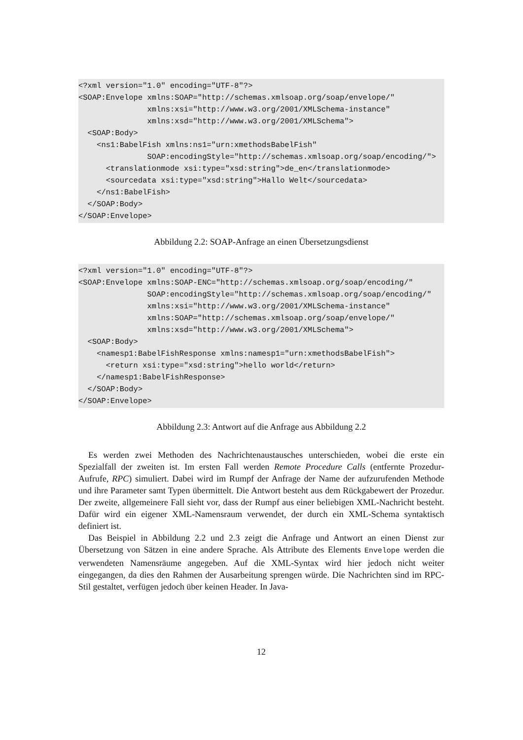<?xml version="1.0" encoding="UTF-8"?>
<SOAP:Envelope xmlns:SOAP="http://schemas.xmlsoap.org/soap/envelope/"
               xmlns:xsi="http://www.w3.org/2001/XMLSchema-instance"
               xmlns:xsd="http://www.w3.org/2001/XMLSchema">
  <SOAP:Body>
    <ns1:BabelFish xmlns:ns1="urn:xmethodsBabelFish"
               SOAP:encodingStyle="http://schemas.xmlsoap.org/soap/encoding/">
      <translationmode xsi:type="xsd:string">de_en</translationmode>
      <sourcedata xsi:type="xsd:string">Hallo Welt</sourcedata>
    </ns1:BabelFish>
  </SOAP:Body>
</SOAP:Envelope>
Abbildung 2.2: SOAP-Anfrage an einen Übersetzungsdienst
<?xml version="1.0" encoding="UTF-8"?>
<SOAP:Envelope xmlns:SOAP-ENC="http://schemas.xmlsoap.org/soap/encoding/"
               SOAP:encodingStyle="http://schemas.xmlsoap.org/soap/encoding/"
               xmlns:xsi="http://www.w3.org/2001/XMLSchema-instance"
               xmlns:SOAP="http://schemas.xmlsoap.org/soap/envelope/"
               xmlns:xsd="http://www.w3.org/2001/XMLSchema">
  <SOAP:Body>
    <namesp1:BabelFishResponse xmlns:namesp1="urn:xmethodsBabelFish">
      <return xsi:type="xsd:string">hello world</return>
    </namesp1:BabelFishResponse>
  </SOAP:Body>
</SOAP:Envelope>
Abbildung 2.3: Antwort auf die Anfrage aus Abbildung 2.2
Es werden zwei Methoden des Nachrichtenaustausches unterschieden, wobei die erste ein Spezialfall der zweiten ist. Im ersten Fall werden Remote Procedure Calls (entfernte Prozedur-Aufrufe, RPC) simuliert. Dabei wird im Rumpf der Anfrage der Name der aufzurufenden Methode und ihre Parameter samt Typen übermittelt. Die Antwort besteht aus dem Rückgabewert der Prozedur. Der zweite, allgemeinere Fall sieht vor, dass der Rumpf aus einer beliebigen XML-Nachricht besteht. Dafür wird ein eigener XML-Namensraum verwendet, der durch ein XML-Schema syntaktisch definiert ist.
Das Beispiel in Abbildung 2.2 und 2.3 zeigt die Anfrage und Antwort an einen Dienst zur Übersetzung von Sätzen in eine andere Sprache. Als Attribute des Elements Envelope werden die verwendeten Namensräume angegeben. Auf die XML-Syntax wird hier jedoch nicht weiter eingegangen, da dies den Rahmen der Ausarbeitung sprengen würde. Die Nachrichten sind im RPC-Stil gestaltet, verfügen jedoch über keinen Header. In Java-
12